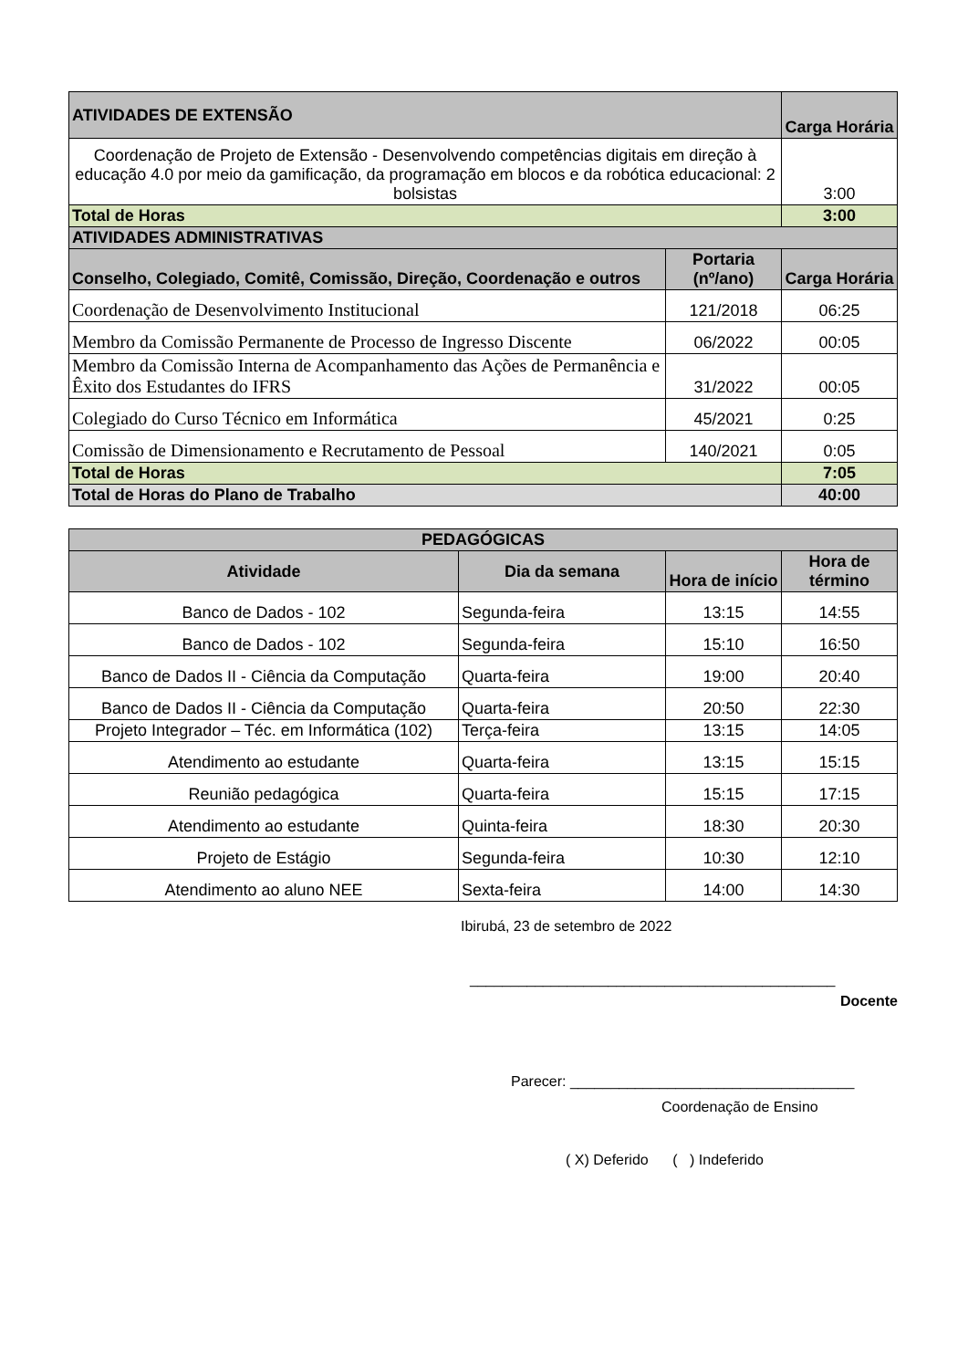| ATIVIDADES DE EXTENSÃO | | Carga Horária |
| Coordenação de Projeto de Extensão - Desenvolvendo competências digitais em direção à educação 4.0 por meio da gamificação, da programação em blocos e da robótica educacional: 2 bolsistas | | 3:00 |
| Total de Horas | | 3:00 |
| ATIVIDADES ADMINISTRATIVAS | | |
| Conselho, Colegiado, Comitê, Comissão, Direção, Coordenação e outros | Portaria (nº/ano) | Carga Horária |
| Coordenação de Desenvolvimento Institucional | 121/2018 | 06:25 |
| Membro da Comissão Permanente de Processo de Ingresso Discente | 06/2022 | 00:05 |
| Membro da Comissão Interna de Acompanhamento das Ações de Permanência e Êxito dos Estudantes do IFRS | 31/2022 | 00:05 |
| Colegiado do Curso Técnico em Informática | 45/2021 | 0:25 |
| Comissão de Dimensionamento e Recrutamento de Pessoal | 140/2021 | 0:05 |
| Total de Horas | | 7:05 |
| Total de Horas do Plano de Trabalho | | 40:00 |
| PEDAGÓGICAS | | | |
| Atividade | Dia da semana | Hora de início | Hora de término |
| Banco de Dados - 102 | Segunda-feira | 13:15 | 14:55 |
| Banco de Dados - 102 | Segunda-feira | 15:10 | 16:50 |
| Banco de Dados II - Ciência da Computação | Quarta-feira | 19:00 | 20:40 |
| Banco de Dados II - Ciência da Computação | Quarta-feira | 20:50 | 22:30 |
| Projeto Integrador – Téc. em Informática (102) | Terça-feira | 13:15 | 14:05 |
| Atendimento ao estudante | Quarta-feira | 13:15 | 15:15 |
| Reunião pedagógica | Quarta-feira | 15:15 | 17:15 |
| Atendimento ao estudante | Quinta-feira | 18:30 | 20:30 |
| Projeto de Estágio | Segunda-feira | 10:30 | 12:10 |
| Atendimento ao aluno NEE | Sexta-feira | 14:00 | 14:30 |
Ibirubá, 23 de setembro de 2022
_____________________________________________
Docente
Parecer: ___________________________________
Coordenação de Ensino
( X) Deferido ( ) Indeferido